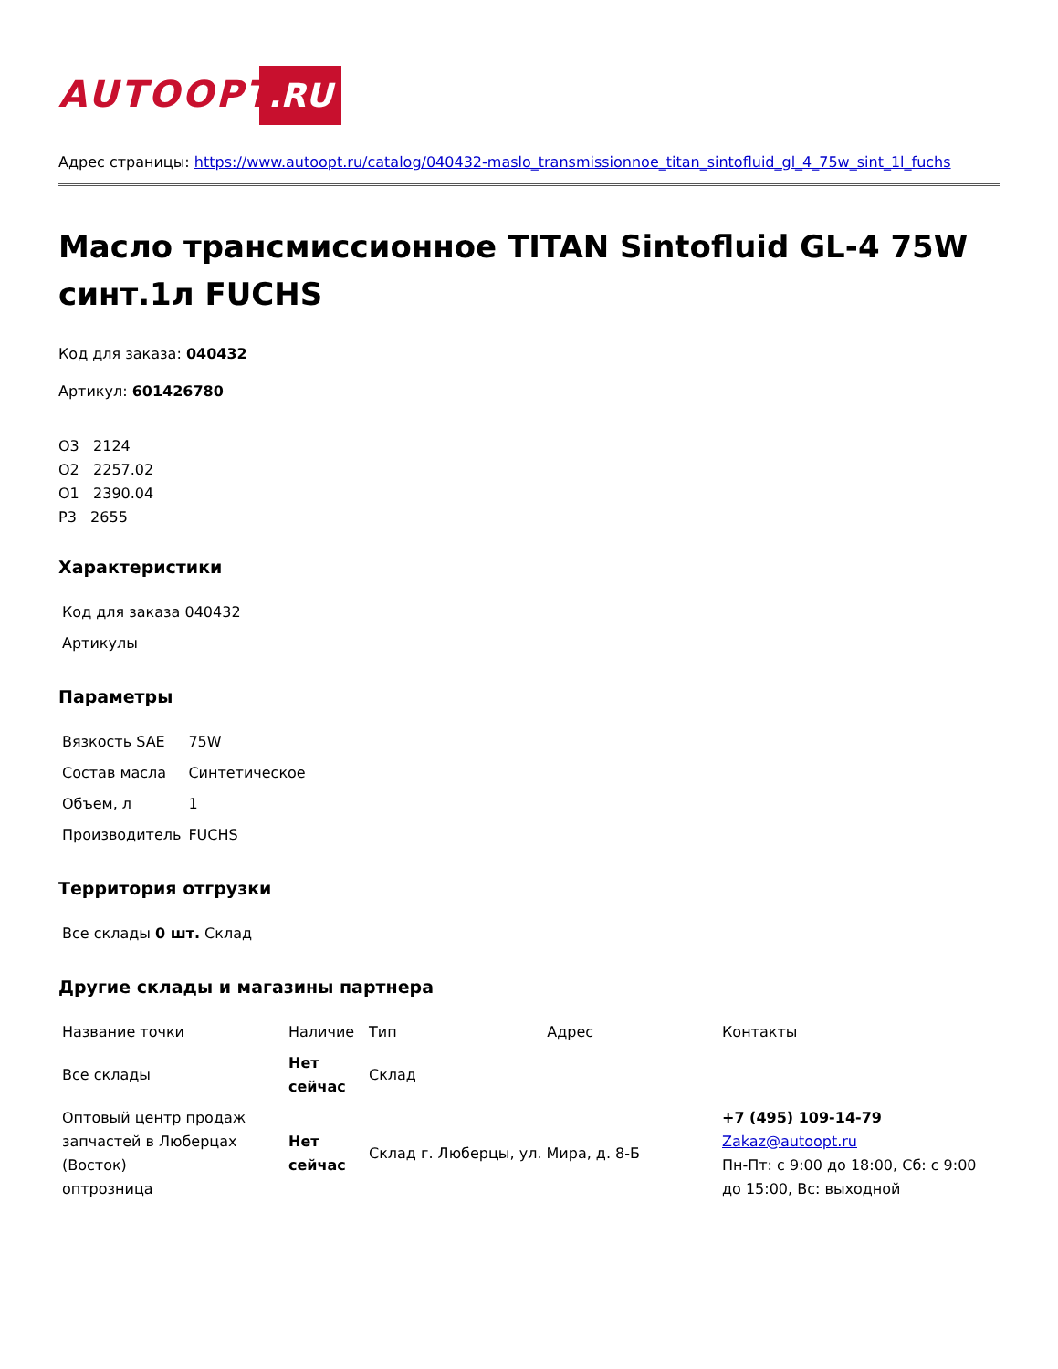AUTOOPT .RU
Адрес страницы: https://www.autoopt.ru/catalog/040432-maslo_transmissionnoe_titan_sintofluid_gl_4_75w_sint_1l_fuchs
Масло трансмиссионное TITAN Sintofluid GL-4 75W синт.1л FUCHS
Код для заказа: 040432
Артикул: 601426780
О3 2124
О2 2257.02
О1 2390.04
Р3 2655
Характеристики
| Код для заказа 040432 |
| Артикулы |
Параметры
| Вязкость SAE | 75W |
| Состав масла | Синтетическое |
| Объем, л | 1 |
| Производитель | FUCHS |
Территория отгрузки
| Все склады 0 шт. Склад |
Другие склады и магазины партнера
| Название точки | Наличие | Тип | Адрес | Контакты |
| --- | --- | --- | --- | --- |
| Все склады | Нет сейчас | Склад | | |
| Оптовый центр продаж запчастей в Люберцах (Восток) оптрозница | Нет сейчас | Склад г. Люберцы, ул. Мира, д. 8-Б | | +7 (495) 109-14-79 Zakaz@autoopt.ru Пн-Пт: с 9:00 до 18:00, Сб: с 9:00 до 15:00, Вс: выходной |